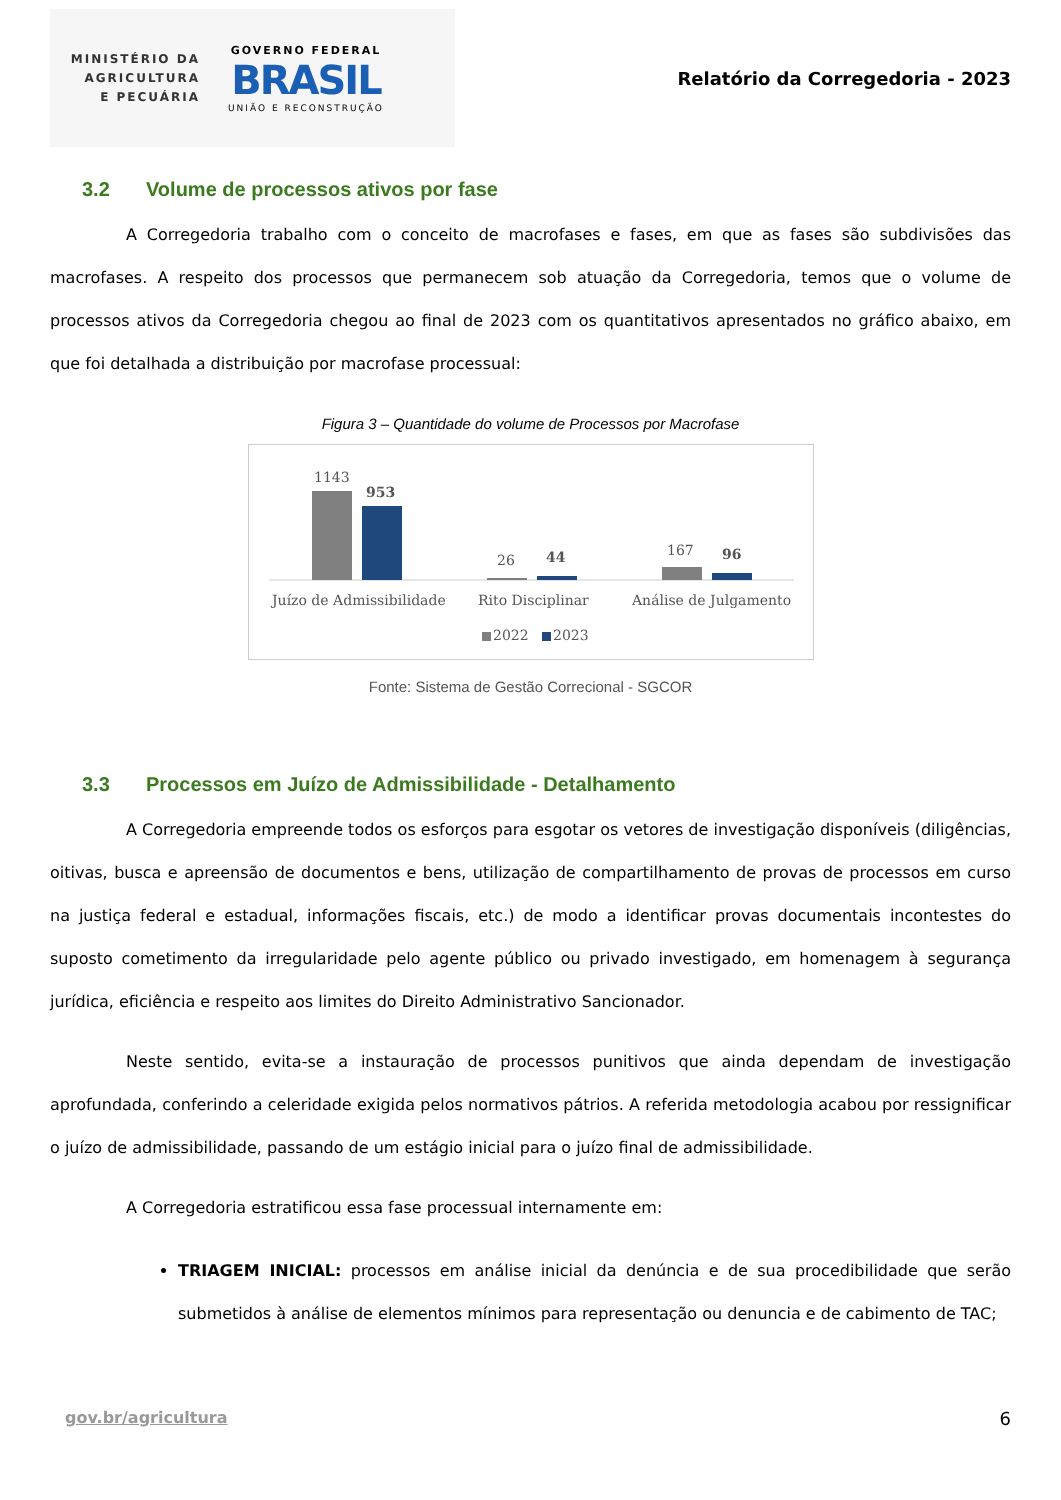MINISTÉRIO DA
AGRICULTURA
E PECUÁRIA
GOVERNO FEDERAL
BRASIL
UNIÃO E RECONSTRUÇÃO
Relatório da Corregedoria - 2023
3.2 Volume de processos ativos por fase
A Corregedoria trabalho com o conceito de macrofases e fases, em que as fases são subdivisões das macrofases. A respeito dos processos que permanecem sob atuação da Corregedoria, temos que o volume de processos ativos da Corregedoria chegou ao final de 2023 com os quantitativos apresentados no gráfico abaixo, em que foi detalhada a distribuição por macrofase processual:
Figura 3 – Quantidade do volume de Processos por Macrofase
1143
953
26
44
167
96
Juízo de Admissibilidade
Rito Disciplinar
Análise de Julgamento
2022
2023
Fonte: Sistema de Gestão Correcional - SGCOR
3.3 Processos em Juízo de Admissibilidade - Detalhamento
A Corregedoria empreende todos os esforços para esgotar os vetores de investigação disponíveis (diligências, oitivas, busca e apreensão de documentos e bens, utilização de compartilhamento de provas de processos em curso na justiça federal e estadual, informações fiscais, etc.) de modo a identificar provas documentais incontestes do suposto cometimento da irregularidade pelo agente público ou privado investigado, em homenagem à segurança jurídica, eficiência e respeito aos limites do Direito Administrativo Sancionador.
Neste sentido, evita-se a instauração de processos punitivos que ainda dependam de investigação aprofundada, conferindo a celeridade exigida pelos normativos pátrios. A referida metodologia acabou por ressignificar o juízo de admissibilidade, passando de um estágio inicial para o juízo final de admissibilidade.
A Corregedoria estratificou essa fase processual internamente em:
TRIAGEM INICIAL: processos em análise inicial da denúncia e de sua procedibilidade que serão submetidos à análise de elementos mínimos para representação ou denuncia e de cabimento de TAC;
gov.br/agricultura 6